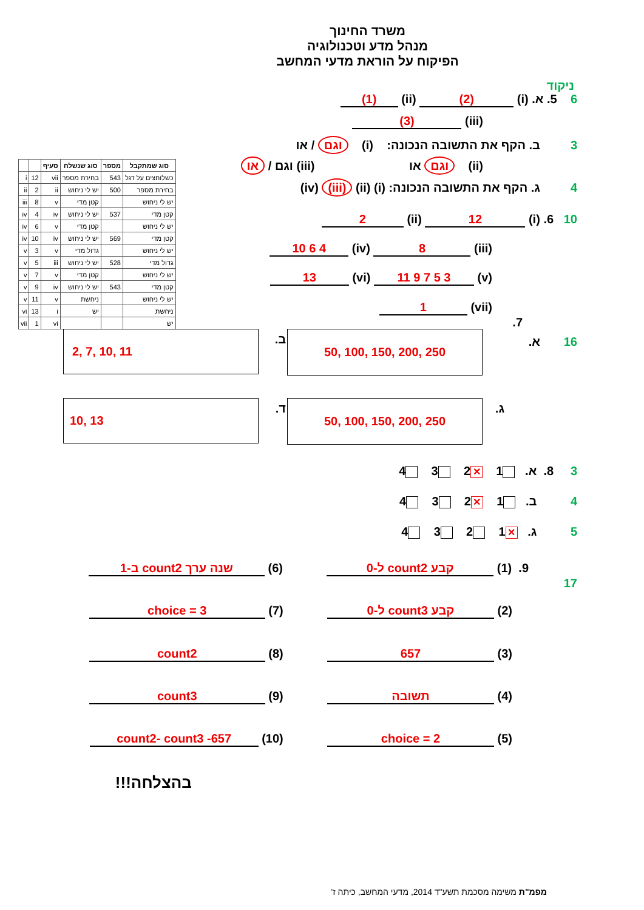משרד החינוך
מנהל מדע וטכנולוגיה
הפיקוח על הוראת מדעי המחשב
ניקוד
6 5. א. (i) (2) (ii) (1)
(iii) (3)
3 ב. הקף את התשובה הנכונה: (i) וגם / או
(ii) וגם או (iii) וגם / או
4 ג. הקף את התשובה הנכונה: (i) (ii) (iii) (iv)
10 6. (i) 12 (ii) 2
(iii) 8 (iv) 4 6 10
(v) 3 5 7 9 11 (vi) 13
(vii) 1
7.
| סוג שמתקבל | מספר | סוג שנשלח | סעיף | | |
| --- | --- | --- | --- | --- | --- |
| כשלוחצים על דגל | 543 | בחירת מספר | vii | 12 | i |
| בחירת מספר | 500 | יש לי ניחוש | ii | 2 | ii |
| יש לי ניחוש | | קטן מדי | v | 8 | iii |
| קטן מדי | 537 | יש לי ניחוש | iv | 4 | iv |
| יש לי ניחוש | | קטן מדי | v | 6 | iv |
| קטן מדי | 569 | יש לי ניחוש | iv | 10 | iv |
| יש לי ניחוש | | גדול מדי | v | 3 | v |
| גדול מדי | 528 | יש לי ניחוש | iii | 5 | v |
| יש לי ניחוש | | קטן מדי | v | 7 | v |
| קטן מדי | 543 | יש לי ניחוש | iv | 9 | v |
| יש לי ניחוש | | ניחשת | v | 11 | v |
| ניחשת | | יש | i | 13 | vi |
| יש | | | vi | 1 | vii |
16 א. 50, 100, 150, 200, 250 ב. 2, 7, 10, 11
ג. 50, 100, 150, 200, 250 ד. 10, 13
3 8. א. 1 ✕ 2 3 4
4 ב. 1 ✕ 2 3 4
5 ג. ✕ 1 2 3 4
9. (1) קבע count2 ל-0 (6) שנה ערך count2 ב-1
17
(2) קבע count3 ל-0 (7) choice = 3
(3) 657 (8) count2
(4) תשובה (9) count3
(5) choice = 2 (10) 657- count2- count3
בהצלחה!!!
מפמ"ת משימה מסכמת תשע"ד 2014, מדעי המחשב, כיתה ז'